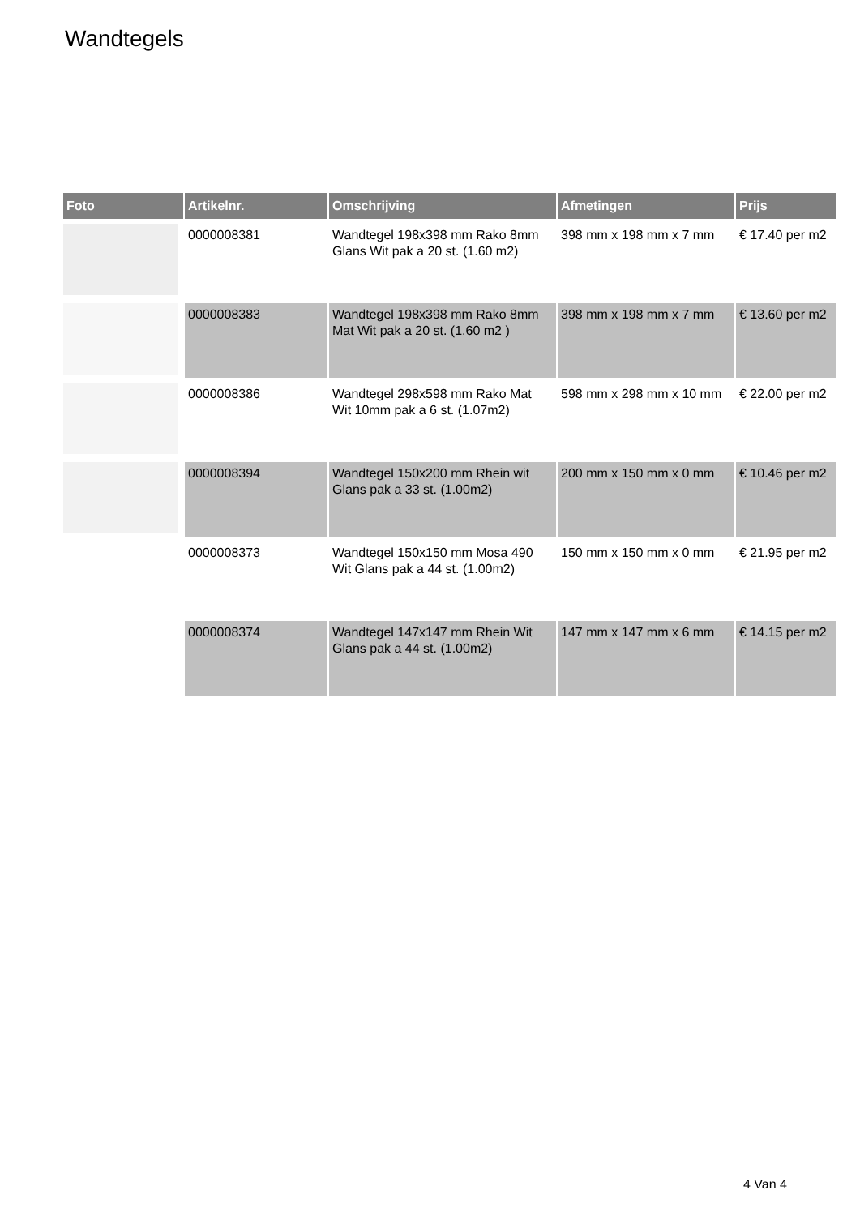Wandtegels
| Foto | Artikelnr. | Omschrijving | Afmetingen | Prijs |
| --- | --- | --- | --- | --- |
| | 0000008381 | Wandtegel 198x398 mm Rako 8mm Glans Wit pak a 20 st. (1.60 m2) | 398 mm x 198 mm x 7 mm | € 17.40 per m2 |
| | 0000008383 | Wandtegel 198x398 mm Rako 8mm Mat Wit pak a 20 st. (1.60 m2 ) | 398 mm x 198 mm x 7 mm | € 13.60 per m2 |
| | 0000008386 | Wandtegel 298x598 mm Rako Mat Wit 10mm pak a 6 st. (1.07m2) | 598 mm x 298 mm x 10 mm | € 22.00 per m2 |
| | 0000008394 | Wandtegel 150x200 mm Rhein wit Glans pak a 33 st. (1.00m2) | 200 mm x 150 mm x 0 mm | € 10.46 per m2 |
| | 0000008373 | Wandtegel 150x150 mm Mosa 490 Wit Glans pak a 44 st. (1.00m2) | 150 mm x 150 mm x 0 mm | € 21.95 per m2 |
| | 0000008374 | Wandtegel 147x147 mm Rhein Wit Glans pak a 44 st. (1.00m2) | 147 mm x 147 mm x 6 mm | € 14.15 per m2 |
4 Van 4